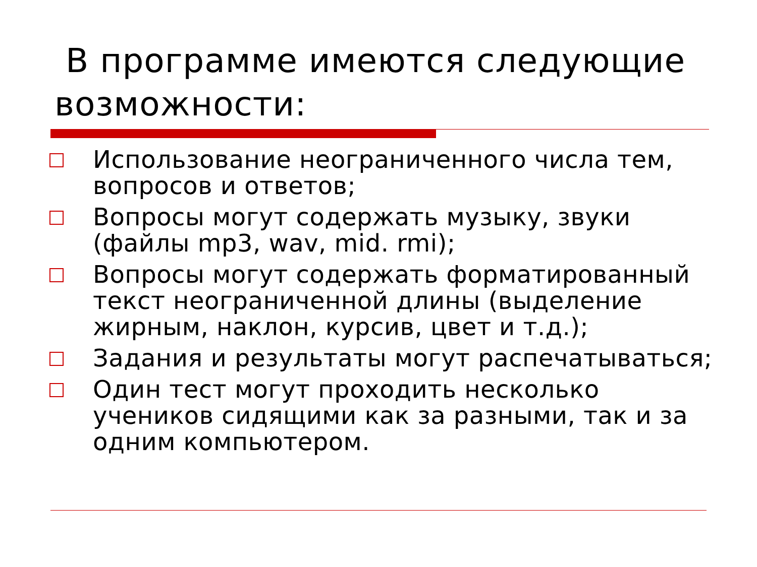В программе имеются следующие возможности:
Использование неограниченного числа тем, вопросов и ответов;
Вопросы могут содержать музыку, звуки (файлы mp3, wav, mid. rmi);
Вопросы могут содержать форматированный текст неограниченной длины (выделение жирным, наклон, курсив, цвет и т.д.);
Задания и результаты могут распечатываться;
Один тест могут проходить несколько учеников сидящими как за разными, так и за одним компьютером.